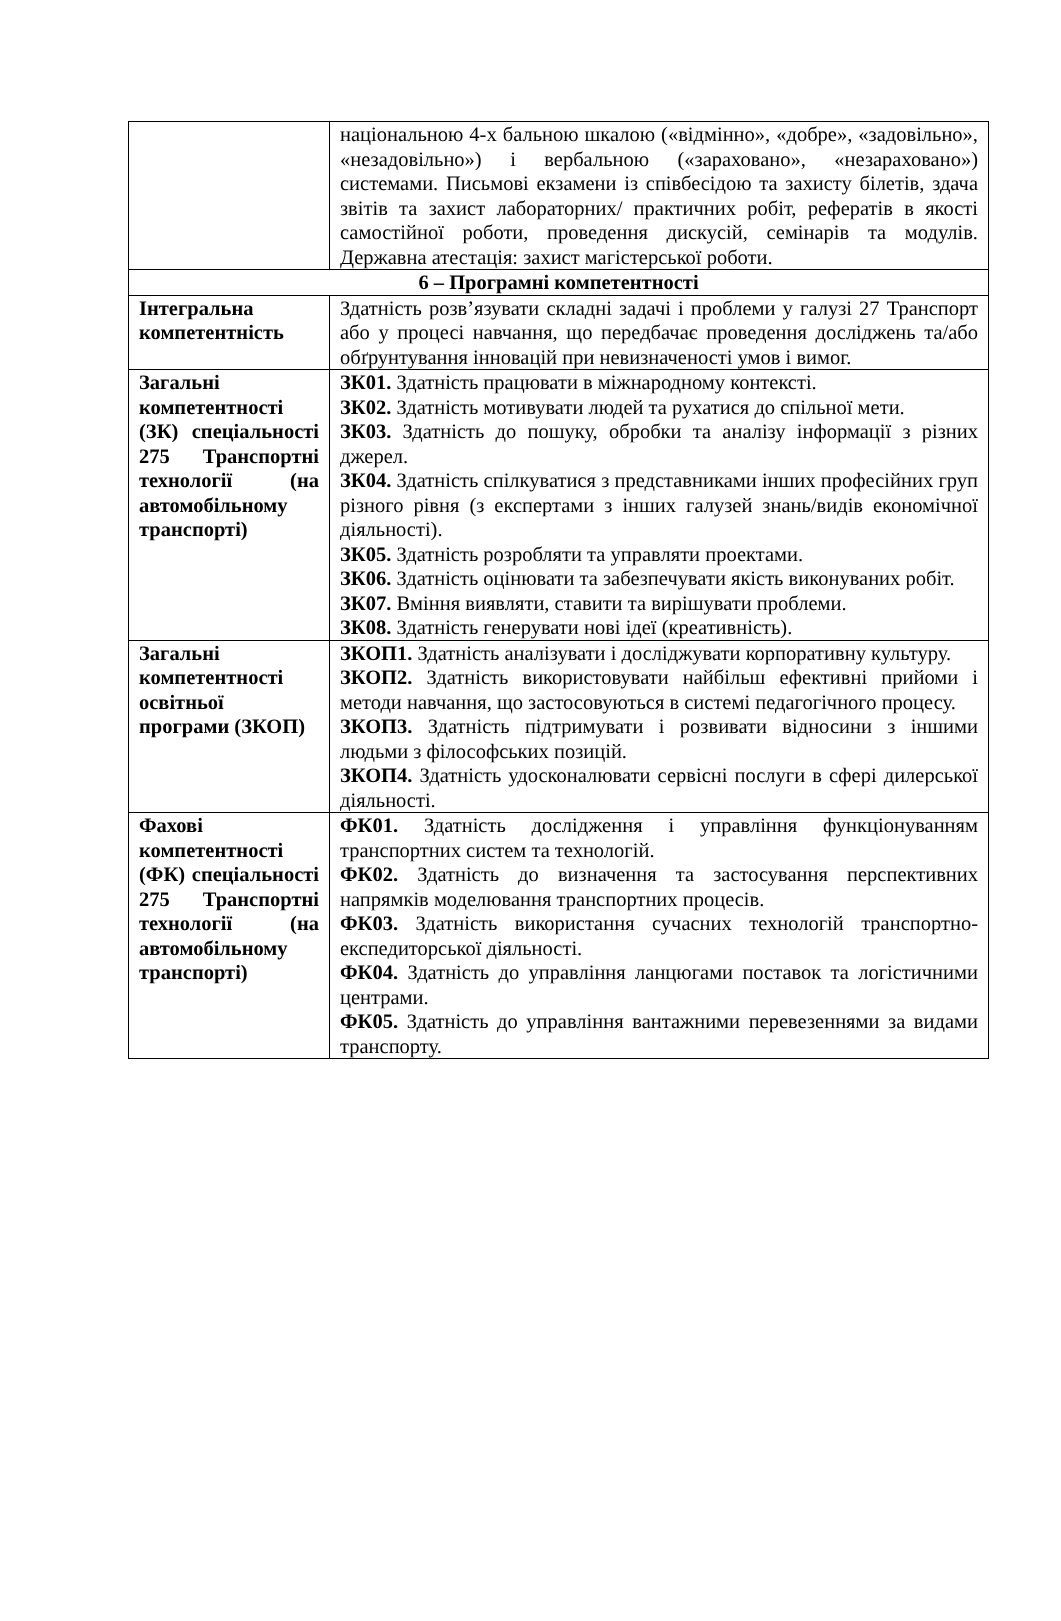| | національною 4-х бальною шкалою («відмінно», «добре», «задовільно», «незадовільно») і вербальною («зараховано», «незараховано») системами. Письмові екзамени із співбесідою та захисту білетів, здача звітів та захист лабораторних/ практичних робіт, рефератів в якості самостійної роботи, проведення дискусій, семінарів та модулів. Державна атестація: захист магістерської роботи. |
| 6 – Програмні компетентності | |
| Інтегральна компетентність | Здатність розв’язувати складні задачі і проблеми у галузі 27 Транспорт або у процесі навчання, що передбачає проведення досліджень та/або обґрунтування інновацій при невизначеності умов і вимог. |
| Загальні компетентності (ЗК) спеціальності 275 Транспортні технології (на автомобільному транспорті) | ЗК01. Здатність працювати в міжнародному контексті. ЗК02. Здатність мотивувати людей та рухатися до спільної мети. ЗК03. Здатність до пошуку, обробки та аналізу інформації з різних джерел. ЗК04. Здатність спілкуватися з представниками інших професійних груп різного рівня (з експертами з інших галузей знань/видів економічної діяльності). ЗК05. Здатність розробляти та управляти проектами. ЗК06. Здатність оцінювати та забезпечувати якість виконуваних робіт. ЗК07. Вміння виявляти, ставити та вирішувати проблеми. ЗК08. Здатність генерувати нові ідеї (креативність). |
| Загальні компетентності освітньої програми (ЗКОП) | ЗКОП1. Здатність аналізувати і досліджувати корпоративну культуру. ЗКОП2. Здатність використовувати найбільш ефективні прийоми і методи навчання, що застосовуються в системі педагогічного процесу. ЗКОП3. Здатність підтримувати і розвивати відносини з іншими людьми з філософських позицій. ЗКОП4. Здатність удосконалювати сервісні послуги в сфері дилерської діяльності. |
| Фахові компетентності (ФК) спеціальності 275 Транспортні технології (на автомобільному транспорті) | ФК01. Здатність дослідження і управління функціонуванням транспортних систем та технологій. ФК02. Здатність до визначення та застосування перспективних напрямків моделювання транспортних процесів. ФК03. Здатність використання сучасних технологій транспортно-експедиторської діяльності. ФК04. Здатність до управління ланцюгами поставок та логістичними центрами. ФК05. Здатність до управління вантажними перевезеннями за видами транспорту. |